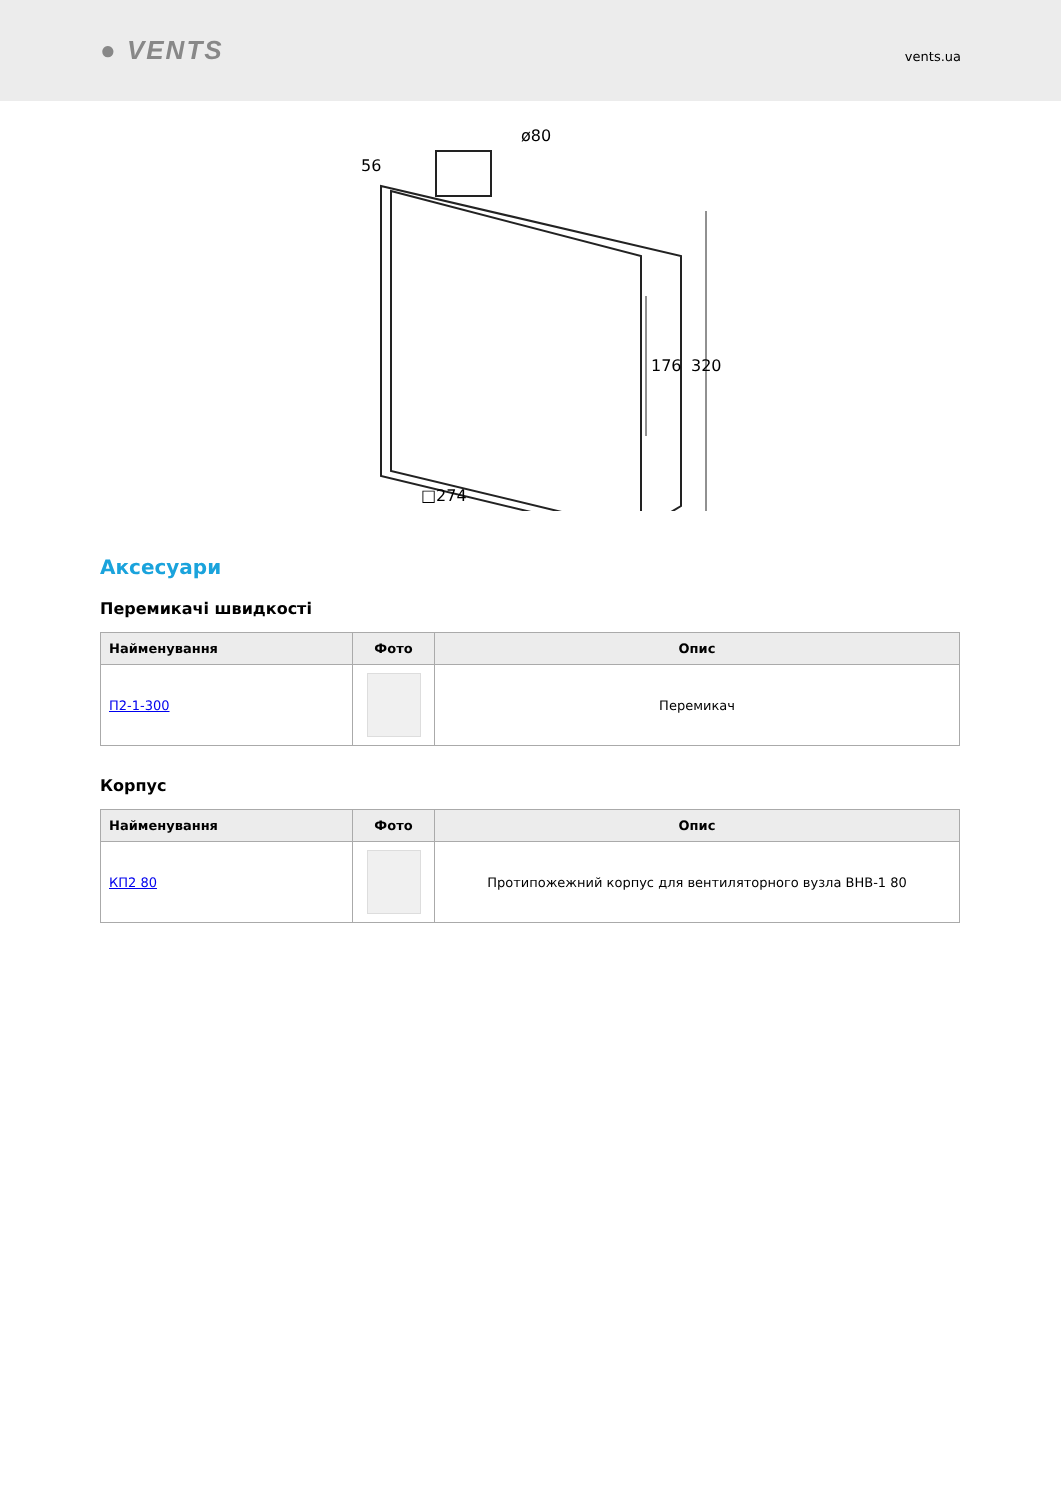● VENTS
vents.ua
ø80
56
176
320
□274
Аксесуари
Перемикачі швидкості
| Найменування | Фото | Опис |
| --- | --- | --- |
| П2-1-300 | | Перемикач |
Корпус
| Найменування | Фото | Опис |
| --- | --- | --- |
| КП2 80 | | Протипожежний корпус для вентиляторного вузла ВНВ-1 80 |